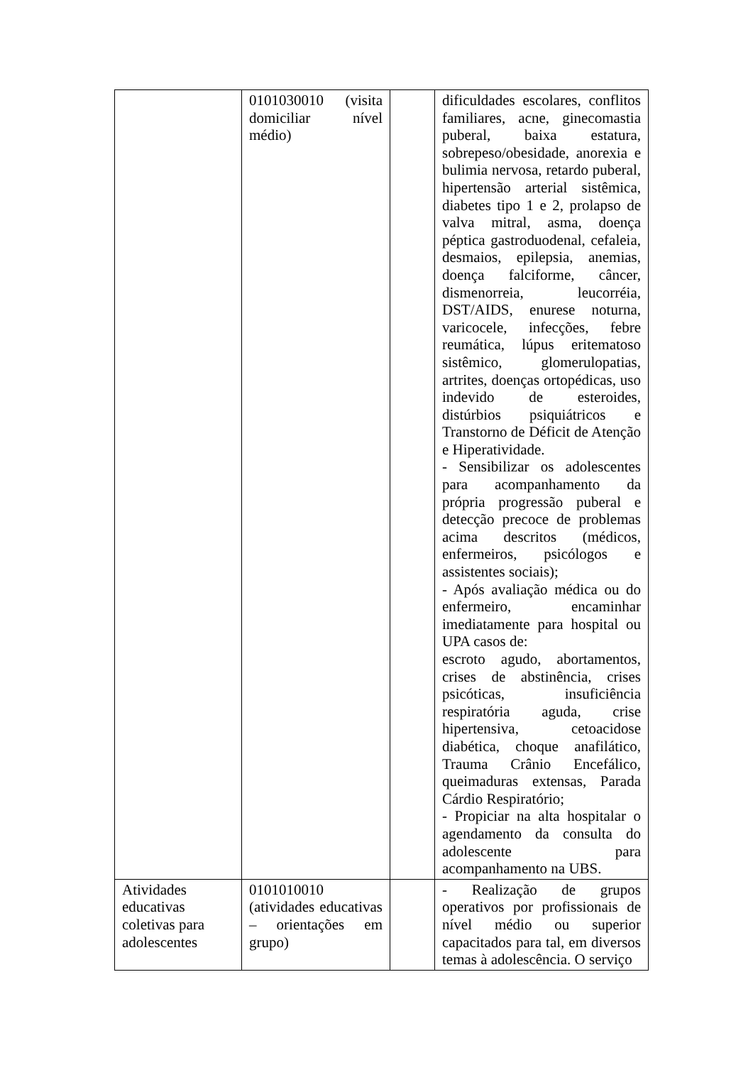| | 0101030010 (visita domiciliar nível médio) | | dificuldades escolares, conflitos familiares, acne, ginecomastia puberal, baixa estatura, sobrepeso/obesidade, anorexia e bulimia nervosa, retardo puberal, hipertensão arterial sistêmica, diabetes tipo 1 e 2, prolapso de valva mitral, asma, doença péptica gastroduodenal, cefaleia, desmaios, epilepsia, anemias, doença falciforme, câncer, dismenorreia, leucorréia, DST/AIDS, enurese noturna, varicocele, infecções, febre reumática, lúpus eritematoso sistêmico, glomerulopatias, artrites, doenças ortopédicas, uso indevido de esteroides, distúrbios psiquiátricos e Transtorno de Déficit de Atenção e Hiperatividade. - Sensibilizar os adolescentes para acompanhamento da própria progressão puberal e detecção precoce de problemas acima descritos (médicos, enfermeiros, psicólogos e assistentes sociais); - Após avaliação médica ou do enfermeiro, encaminhar imediatamente para hospital ou UPA casos de: escroto agudo, abortamentos, crises de abstinência, crises psicóticas, insuficiência respiratória aguda, crise hipertensiva, cetoacidose diabética, choque anafilático, Trauma Crânio Encefálico, queimaduras extensas, Parada Cárdio Respiratório; - Propiciar na alta hospitalar o agendamento da consulta do adolescente para acompanhamento na UBS. |
| Atividades educativas coletivas para adolescentes | 0101010010 (atividades educativas – orientações em grupo) | | - Realização de grupos operativos por profissionais de nível médio ou superior capacitados para tal, em diversos temas à adolescência. O serviço |